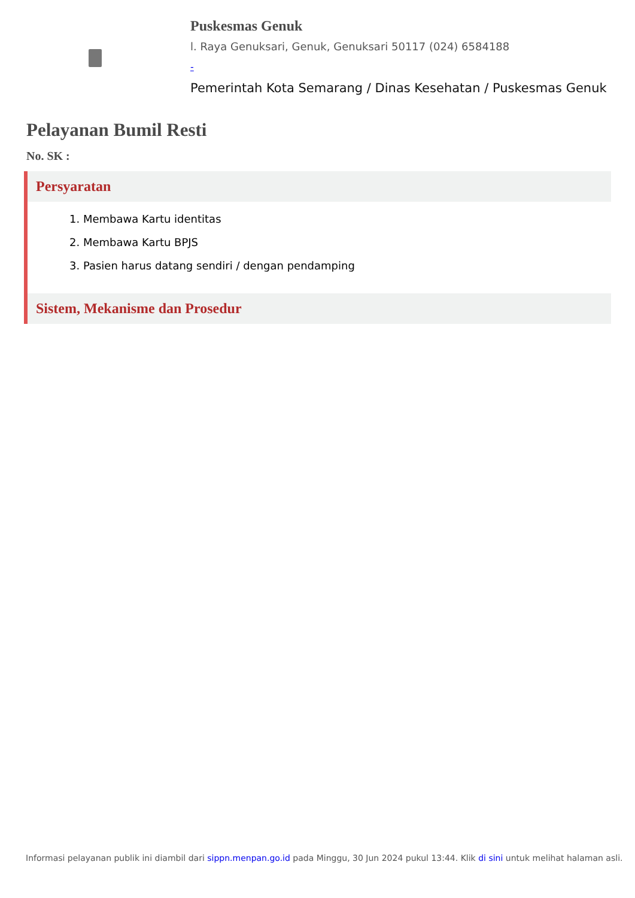Puskesmas Genuk
l. Raya Genuksari, Genuk, Genuksari 50117 (024) 6584188
-
Pemerintah Kota Semarang / Dinas Kesehatan / Puskesmas Genuk
Pelayanan Bumil Resti
No. SK :
Persyaratan
1. Membawa Kartu identitas
2. Membawa Kartu BPJS
3. Pasien harus datang sendiri / dengan pendamping
Sistem, Mekanisme dan Prosedur
Informasi pelayanan publik ini diambil dari sippn.menpan.go.id pada Minggu, 30 Jun 2024 pukul 13:44. Klik di sini untuk melihat halaman asli.